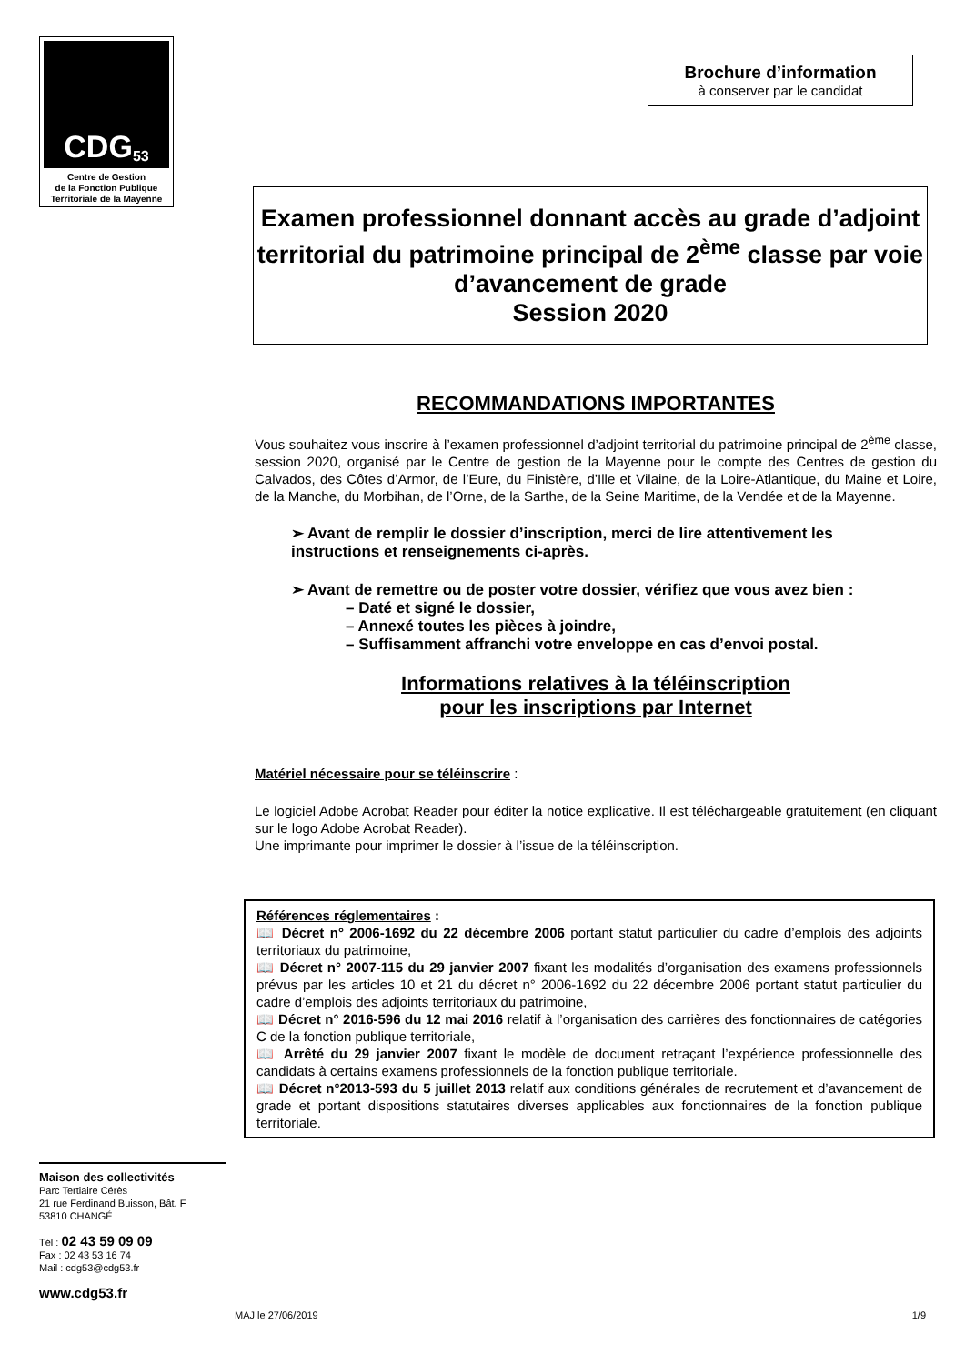CDG 53
Centre de Gestion
de la Fonction Publique
Territoriale de la Mayenne
Maison des collectivités
Parc Tertiaire Cérès
21 rue Ferdinand Buisson, Bât. F
53810 CHANGÉ
Tél : 02 43 59 09 09
Fax : 02 43 53 16 74
Mail : cdg53@cdg53.fr
www.cdg53.fr
Brochure d’information
à conserver par le candidat
Examen professionnel donnant accès au grade d’adjoint territorial du patrimoine principal de 2<sup>ème</sup> classe par voie d’avancement de grade
Session 2020
RECOMMANDATIONS IMPORTANTES
Vous souhaitez vous inscrire à l’examen professionnel d’adjoint territorial du patrimoine principal de 2<sup>ème</sup> classe, session 2020, organisé par le Centre de gestion de la Mayenne pour le compte des Centres de gestion du Calvados, des Côtes d’Armor, de l’Eure, du Finistère, d’Ille et Vilaine, de la Loire-Atlantique, du Maine et Loire, de la Manche, du Morbihan, de l’Orne, de la Sarthe, de la Seine Maritime, de la Vendée et de la Mayenne.
➢ Avant de remplir le dossier d’inscription, merci de lire attentivement les instructions et renseignements ci-après.
➢ Avant de remettre ou de poster votre dossier, vérifiez que vous avez bien :
– Daté et signé le dossier,
– Annexé toutes les pièces à joindre,
– Suffisamment affranchi votre enveloppe en cas d’envoi postal.
Informations relatives à la téléinscription
pour les inscriptions par Internet
Matériel nécessaire pour se téléinscrire :
Le logiciel Adobe Acrobat Reader pour éditer la notice explicative. Il est téléchargeable gratuitement (en cliquant sur le logo Adobe Acrobat Reader).
Une imprimante pour imprimer le dossier à l’issue de la téléinscription.
Références réglementaires :
📖 Décret n° 2006-1692 du 22 décembre 2006 portant statut particulier du cadre d’emplois des adjoints territoriaux du patrimoine,
📖 Décret n° 2007-115 du 29 janvier 2007 fixant les modalités d’organisation des examens professionnels prévus par les articles 10 et 21 du décret n° 2006-1692 du 22 décembre 2006 portant statut particulier du cadre d’emplois des adjoints territoriaux du patrimoine,
📖 Décret n° 2016-596 du 12 mai 2016 relatif à l’organisation des carrières des fonctionnaires de catégories C de la fonction publique territoriale,
📖 Arrêté du 29 janvier 2007 fixant le modèle de document retraçant l’expérience professionnelle des candidats à certains examens professionnels de la fonction publique territoriale.
📖 Décret n°2013-593 du 5 juillet 2013 relatif aux conditions générales de recrutement et d’avancement de grade et portant dispositions statutaires diverses applicables aux fonctionnaires de la fonction publique territoriale.
MAJ le 27/06/2019 1/9